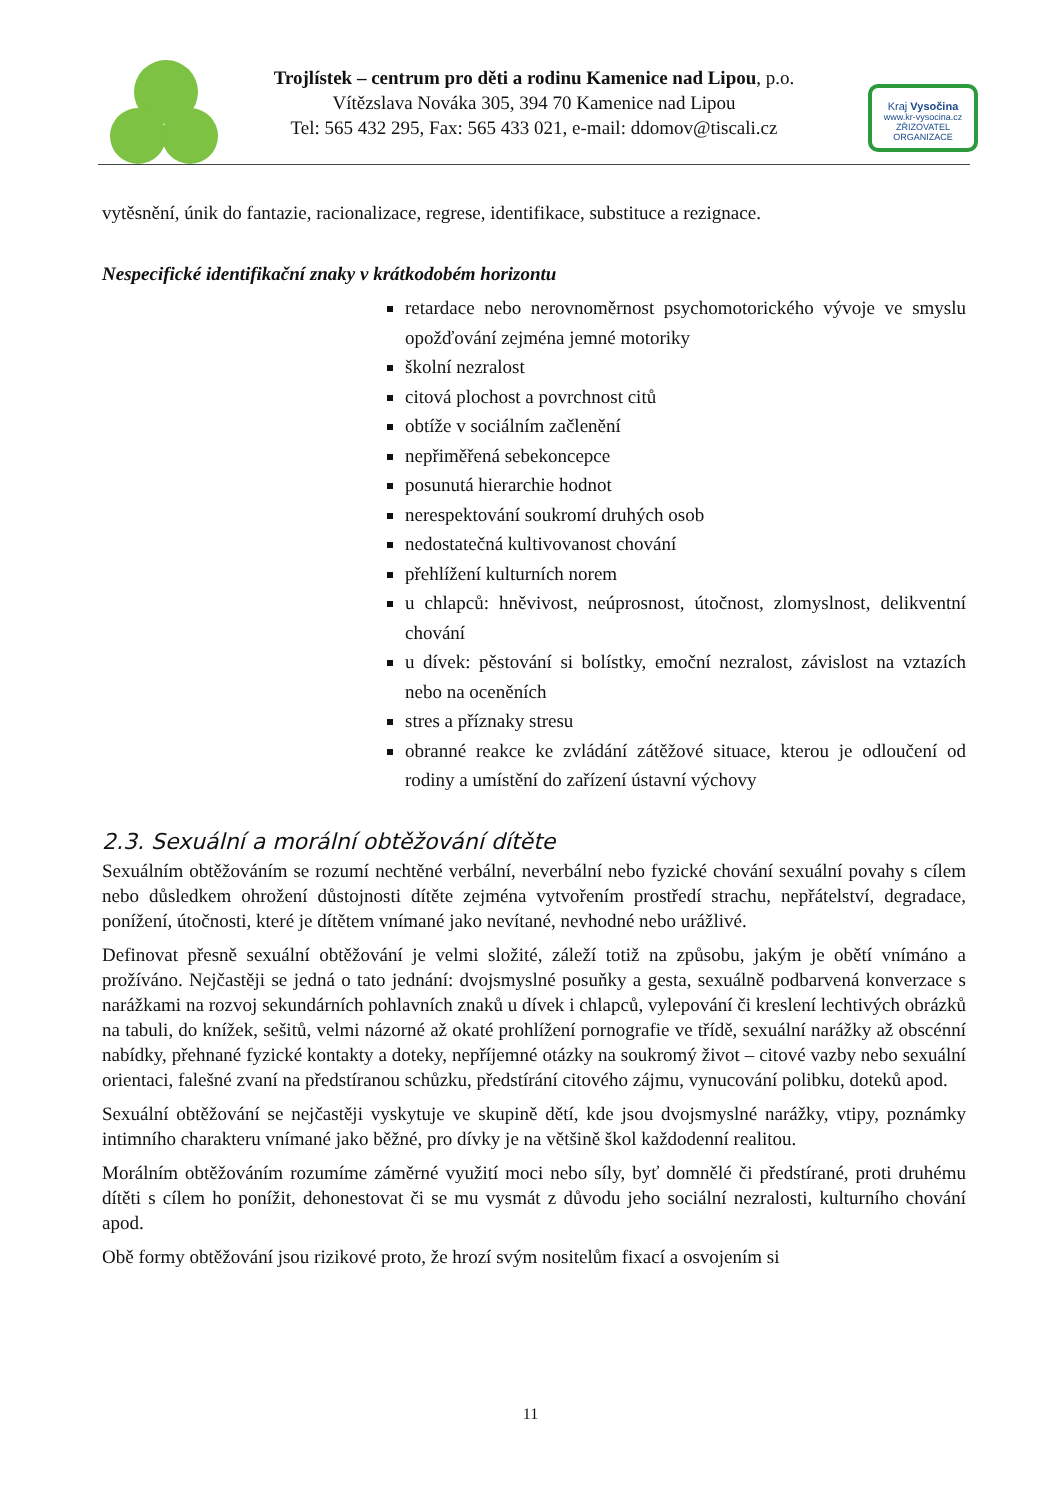Trojlístek – centrum pro děti a rodinu Kamenice nad Lipou, p.o.
Vítězslava Nováka 305, 394 70 Kamenice nad Lipou
Tel: 565 432 295, Fax: 565 433 021, e-mail: ddomov@tiscali.cz
Kraj Vysočina
www.kr-vysocina.cz
ZŘIZOVATEL ORGANIZACE
vytěsnění, únik do fantazie, racionalizace, regrese, identifikace, substituce a rezignace.
Nespecifické identifikační znaky v krátkodobém horizontu
retardace nebo nerovnoměrnost psychomotorického vývoje ve smyslu opožďování zejména jemné motoriky
školní nezralost
citová plochost a povrchnost citů
obtíže v sociálním začlenění
nepřiměřená sebekoncepce
posunutá hierarchie hodnot
nerespektování soukromí druhých osob
nedostatečná kultivovanost chování
přehlížení kulturních norem
u chlapců: hněvivost, neúprosnost, útočnost, zlomyslnost, delikventní chování
u dívek: pěstování si bolístky, emoční nezralost, závislost na vztazích nebo na oceněních
stres a příznaky stresu
obranné reakce ke zvládání zátěžové situace, kterou je odloučení od rodiny a umístění do zařízení ústavní výchovy
2.3. Sexuální a morální obtěžování dítěte
Sexuálním obtěžováním se rozumí nechtěné verbální, neverbální nebo fyzické chování sexuální povahy s cílem nebo důsledkem ohrožení důstojnosti dítěte zejména vytvořením prostředí strachu, nepřátelství, degradace, ponížení, útočnosti, které je dítětem vnímané jako nevítané, nevhodné nebo urážlivé.
Definovat přesně sexuální obtěžování je velmi složité, záleží totiž na způsobu, jakým je obětí vnímáno a prožíváno. Nejčastěji se jedná o tato jednání: dvojsmyslné posuňky a gesta, sexuálně podbarvená konverzace s narážkami na rozvoj sekundárních pohlavních znaků u dívek i chlapců, vylepování či kreslení lechtivých obrázků na tabuli, do knížek, sešitů, velmi názorné až okaté prohlížení pornografie ve třídě, sexuální narážky až obscénní nabídky, přehnané fyzické kontakty a doteky, nepříjemné otázky na soukromý život – citové vazby nebo sexuální orientaci, falešné zvaní na předstíranou schůzku, předstírání citového zájmu, vynucování polibku, doteků apod.
Sexuální obtěžování se nejčastěji vyskytuje ve skupině dětí, kde jsou dvojsmyslné narážky, vtipy, poznámky intimního charakteru vnímané jako běžné, pro dívky je na většině škol každodenní realitou.
Morálním obtěžováním rozumíme záměrné využití moci nebo síly, byť domnělé či předstírané, proti druhému dítěti s cílem ho ponížit, dehonestovat či se mu vysmát z důvodu jeho sociální nezralosti, kulturního chování apod.
Obě formy obtěžování jsou rizikové proto, že hrozí svým nositelům fixací a osvojením si
11